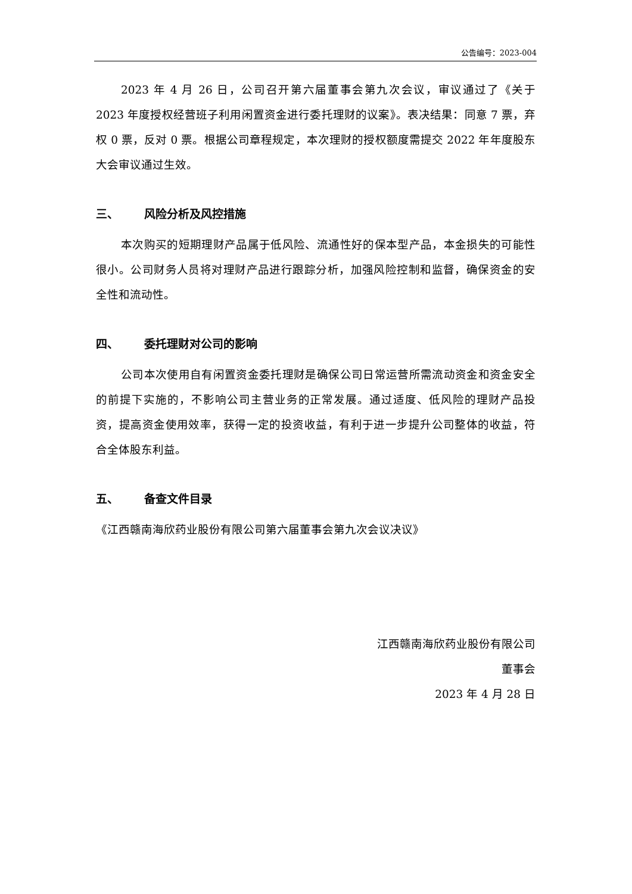公告编号：2023-004
2023 年 4 月 26 日，公司召开第六届董事会第九次会议，审议通过了《关于 2023 年度授权经营班子利用闲置资金进行委托理财的议案》。表决结果：同意 7 票，弃权 0 票，反对 0 票。根据公司章程规定，本次理财的授权额度需提交 2022 年年度股东大会审议通过生效。
三、 风险分析及风控措施
本次购买的短期理财产品属于低风险、流通性好的保本型产品，本金损失的可能性很小。公司财务人员将对理财产品进行跟踪分析，加强风险控制和监督，确保资金的安全性和流动性。
四、 委托理财对公司的影响
公司本次使用自有闲置资金委托理财是确保公司日常运营所需流动资金和资金安全的前提下实施的，不影响公司主营业务的正常发展。通过适度、低风险的理财产品投资，提高资金使用效率，获得一定的投资收益，有利于进一步提升公司整体的收益，符合全体股东利益。
五、 备查文件目录
《江西赣南海欣药业股份有限公司第六届董事会第九次会议决议》
江西赣南海欣药业股份有限公司
董事会
2023 年 4 月 28 日